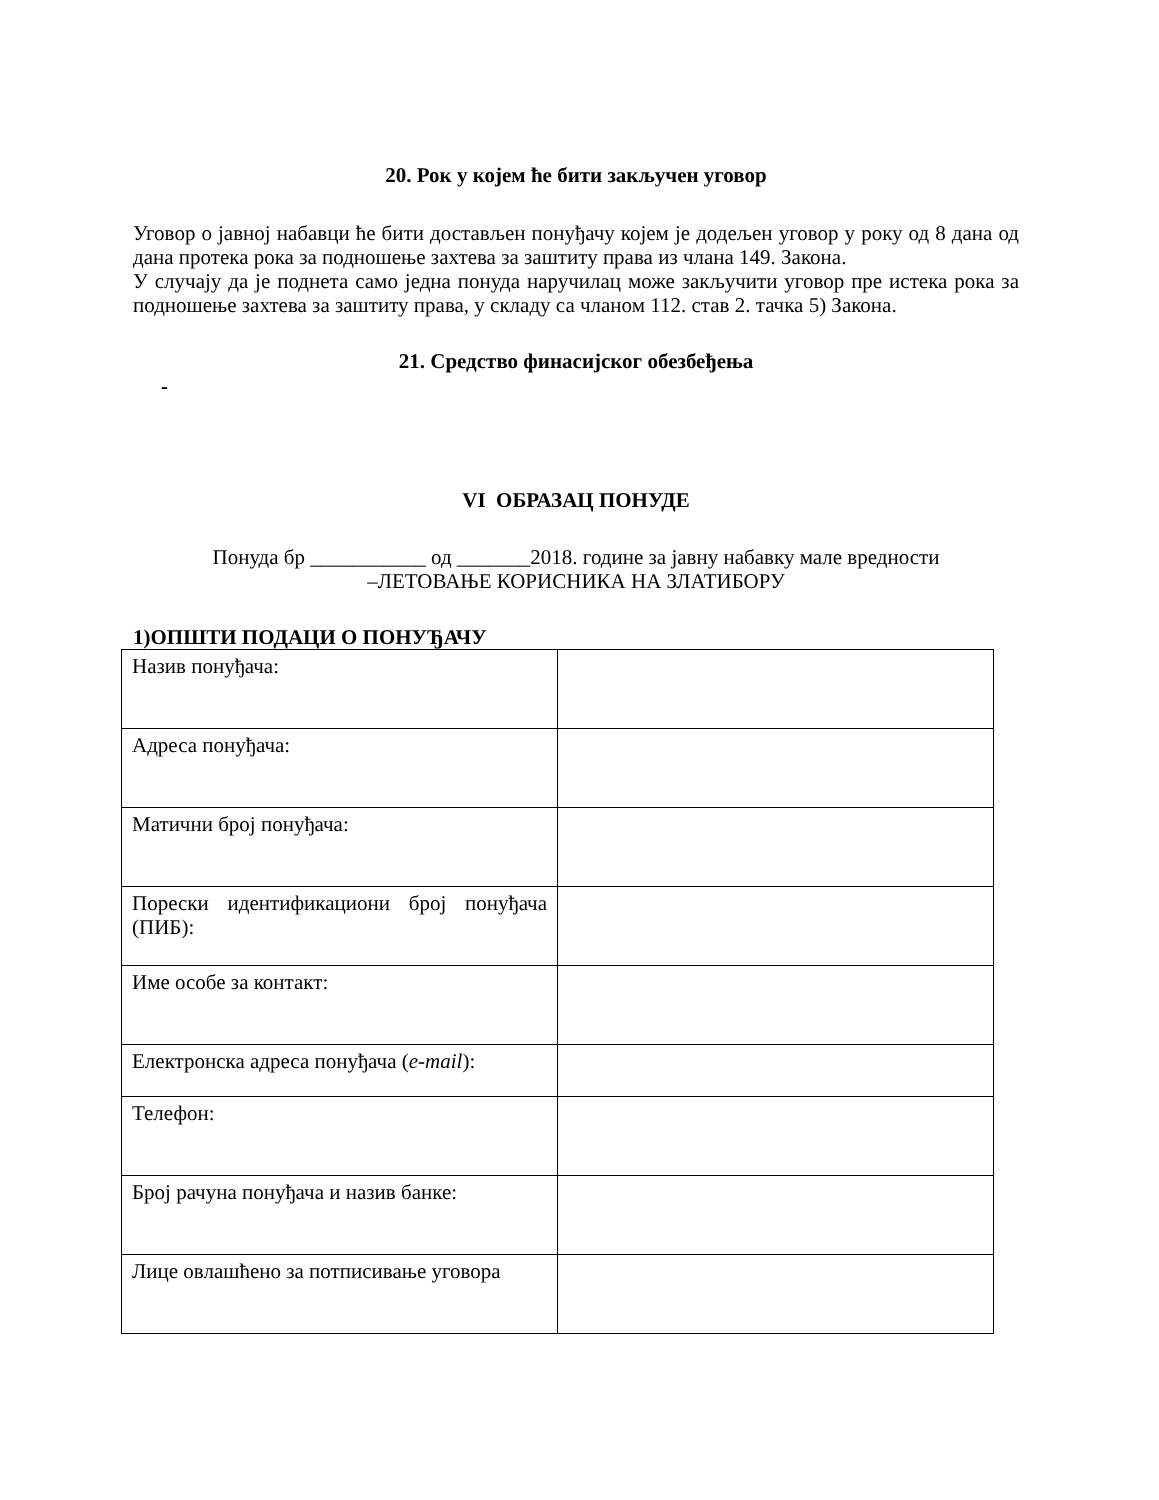20. Рок у којем ће бити закључен уговор
Уговор о јавној набавци ће бити достављен понуђачу којем је додељен уговор у року од 8 дана од дана протека рока за подношење захтева за заштиту права из члана 149. Закона.
У случају да је поднета само једна понуда наручилац може закључити уговор пре истека рока за подношење захтева за заштиту права, у складу са чланом 112. став 2. тачка 5) Закона.
21. Средство финасијског обезбеђења
-
VI ОБРАЗАЦ ПОНУДЕ
Понуда бр ___________ од _______2018. године за јавну набавку мале вредности
–ЛЕТОВАЊЕ КОРИСНИКА НА ЗЛАТИБОРУ
1)ОПШТИ ПОДАЦИ О ПОНУЂАЧУ
| Назив понуђача: | |
| Адреса понуђача: | |
| Матични број понуђача: | |
| Порески идентификациони број понуђача (ПИБ): | |
| Име особе за контакт: | |
| Електронска адреса понуђача ( e-mail ): | |
| Телефон: | |
| Број рачуна понуђача и назив банке: | |
| Лице овлашћено за потписивање уговора | |